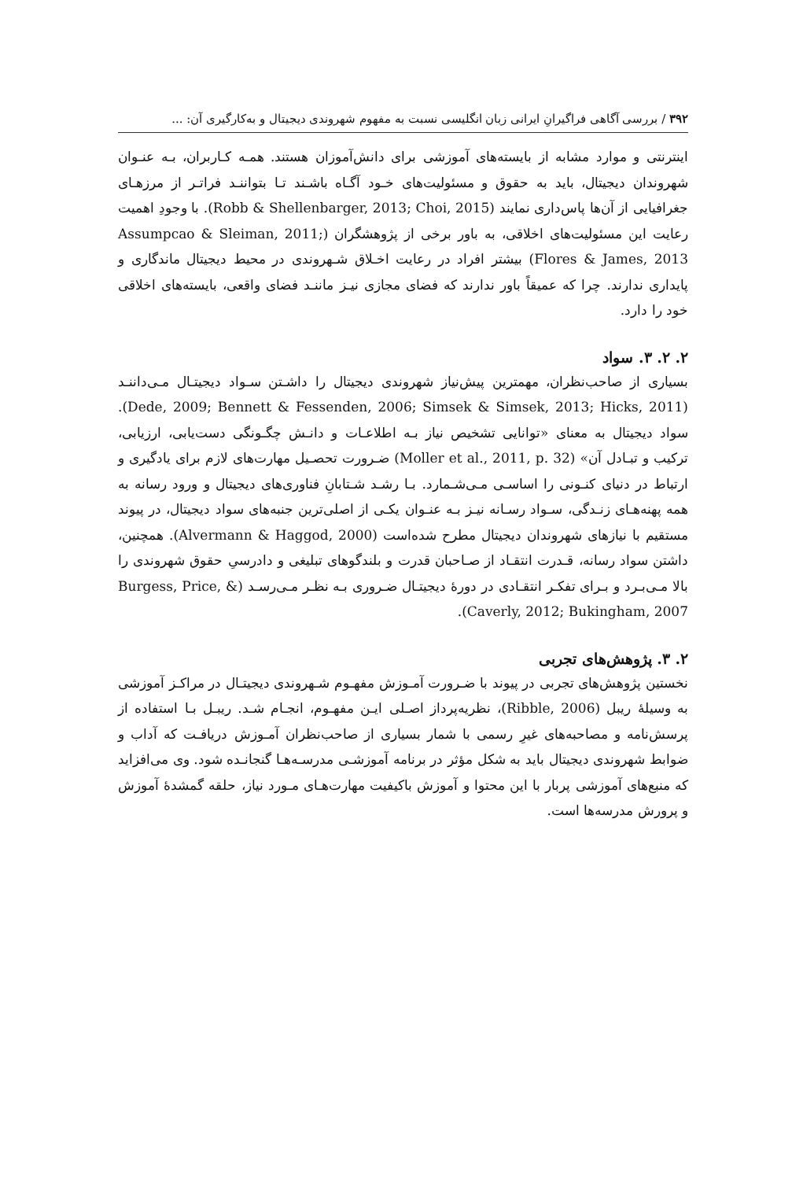۳۹۲ / بررسی آگاهی فراگیرانِ ایرانی زبان انگلیسی نسبت به مفهوم شهروندی دیجیتال و به‌کارگیری آن: ...
اینترنتی و موارد مشابه از بایسته‌های آموزشی برای دانش‌آموزان هستند. همـه کـاربران، بـه عنـوان شهروندان دیجیتال، باید به حقوق و مسئولیت‌های خـود آگـاه باشـند تـا بتواننـد فراتـر از مرزهـای جغرافیایی از آن‌ها پاس‌داری نمایند (Robb & Shellenbarger, 2013; Choi, 2015). با وجودِ اهمیت رعایت این مسئولیت‌های اخلاقی، به باور برخی از پژوهشگران (Assumpcao & Sleiman, 2011; Flores & James, 2013) بیشتر افراد در رعایت اخـلاق شـهروندی در محیط دیجیتال ماندگاری و پایداری ندارند. چرا که عمیقاً باور ندارند که فضای مجازی نیـز ماننـد فضای واقعی، بایسته‌های اخلاقی خود را دارد.
۲. ۲. ۳. سواد
بسیاری از صاحب‌نظران، مهمترین پیش‌نیاز شهروندی دیجیتال را داشـتن سـواد دیجیتـال مـی‌داننـد (Dede, 2009; Bennett & Fessenden, 2006; Simsek & Simsek, 2013; Hicks, 2011). سواد دیجیتال به معنای «توانایی تشخیص نیاز بـه اطلاعـات و دانـش چگـونگی دست‌یابی، ارزیابی، ترکیب و تبـادل آن» (Moller et al., 2011, p. 32) ضـرورت تحصـیل مهارت‌های لازم برای یادگیری و ارتباط در دنیای کنـونی را اساسـی مـی‌شـمارد. بـا رشـد شـتابانِ فناوری‌های دیجیتال و ورود رسانه به همه پهنه‌هـای زنـدگی، سـواد رسـانه نیـز بـه عنـوان یکـی از اصلی‌ترین جنبه‌های سواد دیجیتال، در پیوند مستقیم با نیازهای شهروندان دیجیتال مطرح شده‌است (Alvermann & Haggod, 2000). همچنین، داشتن سواد رسانه، قـدرت انتقـاد از صـاحبان قدرت و بلندگوهای تبلیغی و دادرسیِ حقوق شهروندی را بالا مـی‌بـرد و بـرای تفکـر انتقـادی در دورهٔ دیجیتـال ضـروری بـه نظـر مـی‌رسـد (Burgess, Price, & Caverly, 2012; Bukingham, 2007).
۲. ۳. پژوهش‌های تجربی
نخستین پژوهش‌های تجربی در پیوند با ضـرورت آمـوزش مفهـوم شـهروندی دیجیتـال در مراکـز آموزشی به وسیلهٔ ریبل (Ribble, 2006)، نظریه‌پرداز اصـلی ایـن مفهـوم، انجـام شـد. ریبـل بـا استفاده از پرسش‌نامه و مصاحبه‌های غیرِ رسمی با شمار بسیاری از صاحب‌نظران آمـوزش دریافـت که آداب و ضوابط شهروندی دیجیتال باید به شکل مؤثر در برنامه آموزشـی مدرسـه‌هـا گنجانـده شود. وی می‌افزاید که منبع‌های آموزشی پربار با این محتوا و آموزش باکیفیت مهارت‌هـای مـورد نیاز، حلقه گمشدهٔ آموزش و پرورش مدرسه‌ها است.